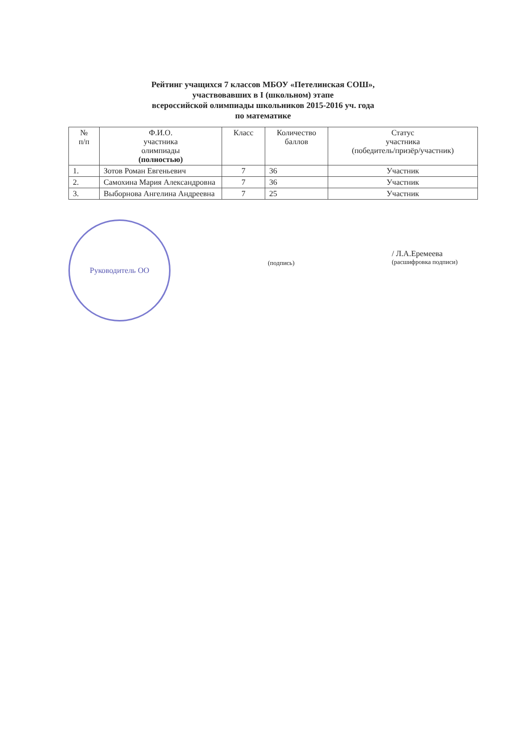Рейтинг учащихся 7 классов МБОУ «Петелинская СОШ»,
участвовавших в I (школьном) этапе
всероссийской олимпиады школьников 2015-2016 уч. года
по математике
| № п/п | Ф.И.О. участника олимпиады (полностью) | Класс | Количество баллов | Статус участника (победитель/призёр/участник) |
| --- | --- | --- | --- | --- |
| 1. | Зотов Роман Евгеньевич | 7 | 36 | Участник |
| 2. | Самохина Мария Александровна | 7 | 36 | Участник |
| 3. | Выборнова Ангелина Андреевна | 7 | 25 | Участник |
Руководитель ОО
(подпись)
/ Л.А.Еремеева
(расшифровка подписи)